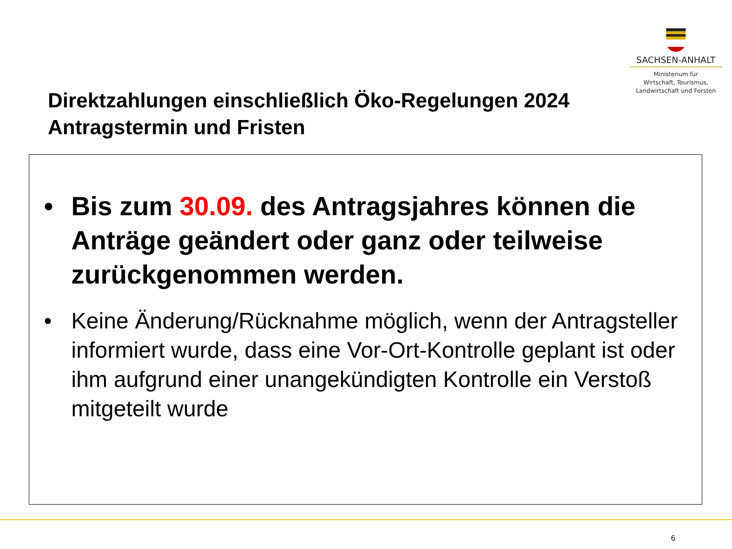SACHSEN-ANHALT
Ministerium für
Wirtschaft, Tourismus,
Landwirtschaft und Forsten
Direktzahlungen einschließlich Öko-Regelungen 2024
Antragstermin und Fristen
• Bis zum 30.09. des Antragsjahres können die Anträge geändert oder ganz oder teilweise zurückgenommen werden.
• Keine Änderung/Rücknahme möglich, wenn der Antragsteller informiert wurde, dass eine Vor-Ort-Kontrolle geplant ist oder ihm aufgrund einer unangekündigten Kontrolle ein Verstoß mitgeteilt wurde
6